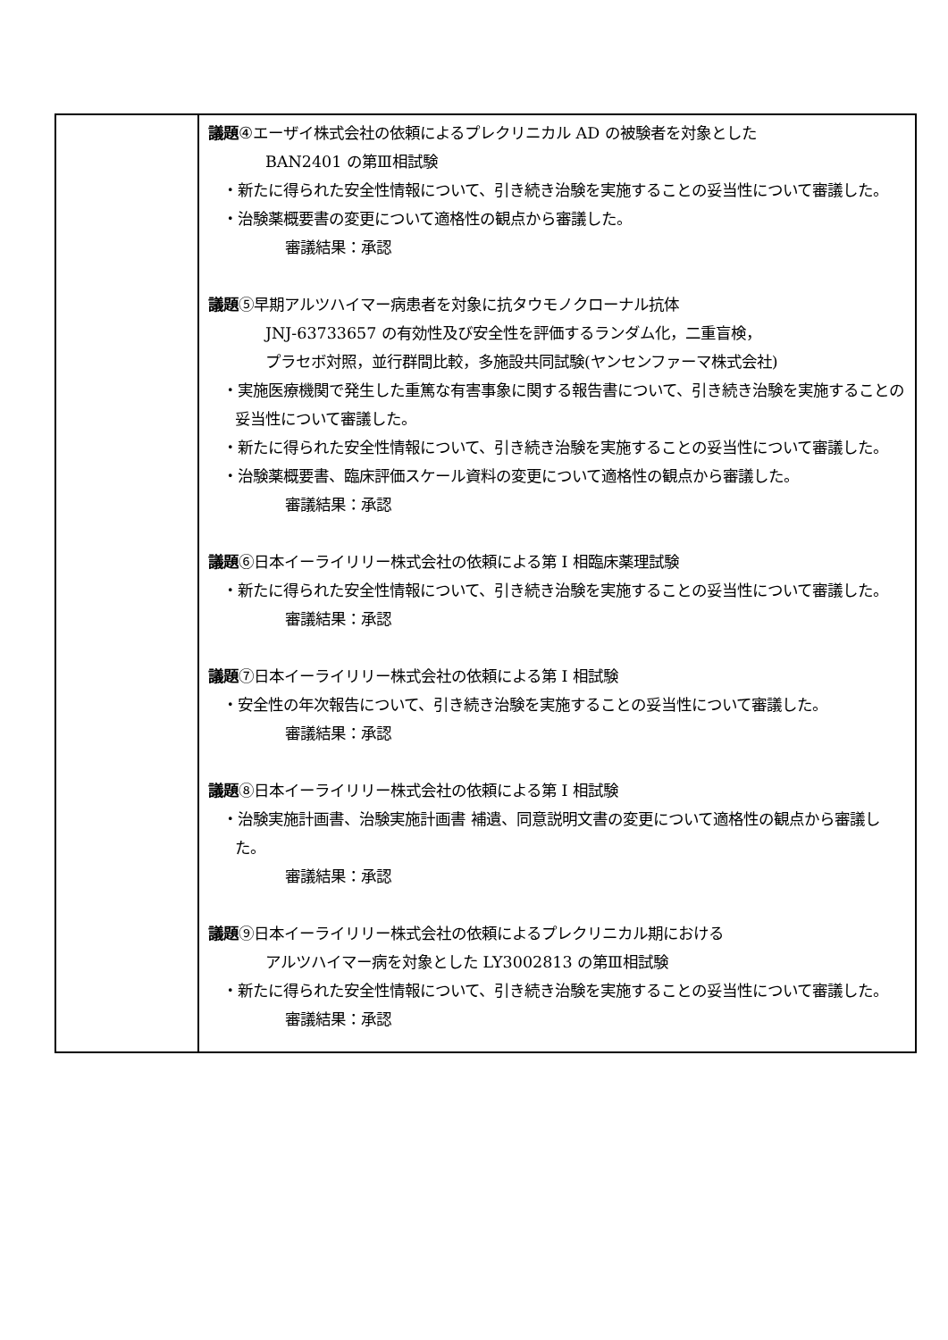| | 議題 ④エーザイ株式会社の依頼によるプレクリニカル AD の被験者を対象とした BAN2401 の第Ⅲ相試験 ・新たに得られた安全性情報について、引き続き治験を実施することの妥当性について審議した。 ・治験薬概要書の変更について適格性の観点から審議した。 審議結果：承認 議題 ⑤早期アルツハイマー病患者を対象に抗タウモノクローナル抗体 JNJ-63733657 の有効性及び安全性を評価するランダム化，二重盲検， プラセボ対照，並行群間比較，多施設共同試験(ヤンセンファーマ株式会社) ・実施医療機関で発生した重篤な有害事象に関する報告書について、引き続き治験を実施することの妥当性について審議した。 ・新たに得られた安全性情報について、引き続き治験を実施することの妥当性について審議した。 ・治験薬概要書、臨床評価スケール資料の変更について適格性の観点から審議した。 審議結果：承認 議題 ⑥日本イーライリリー株式会社の依頼による第 I 相臨床薬理試験 ・新たに得られた安全性情報について、引き続き治験を実施することの妥当性について審議した。 審議結果：承認 議題 ⑦日本イーライリリー株式会社の依頼による第 I 相試験 ・安全性の年次報告について、引き続き治験を実施することの妥当性について審議した。 審議結果：承認 議題 ⑧日本イーライリリー株式会社の依頼による第 I 相試験 ・治験実施計画書、治験実施計画書 補遺、同意説明文書の変更について適格性の観点から審議した。 審議結果：承認 議題 ⑨日本イーライリリー株式会社の依頼によるプレクリニカル期における アルツハイマー病を対象とした LY3002813 の第Ⅲ相試験 ・新たに得られた安全性情報について、引き続き治験を実施することの妥当性について審議した。 審議結果：承認 |